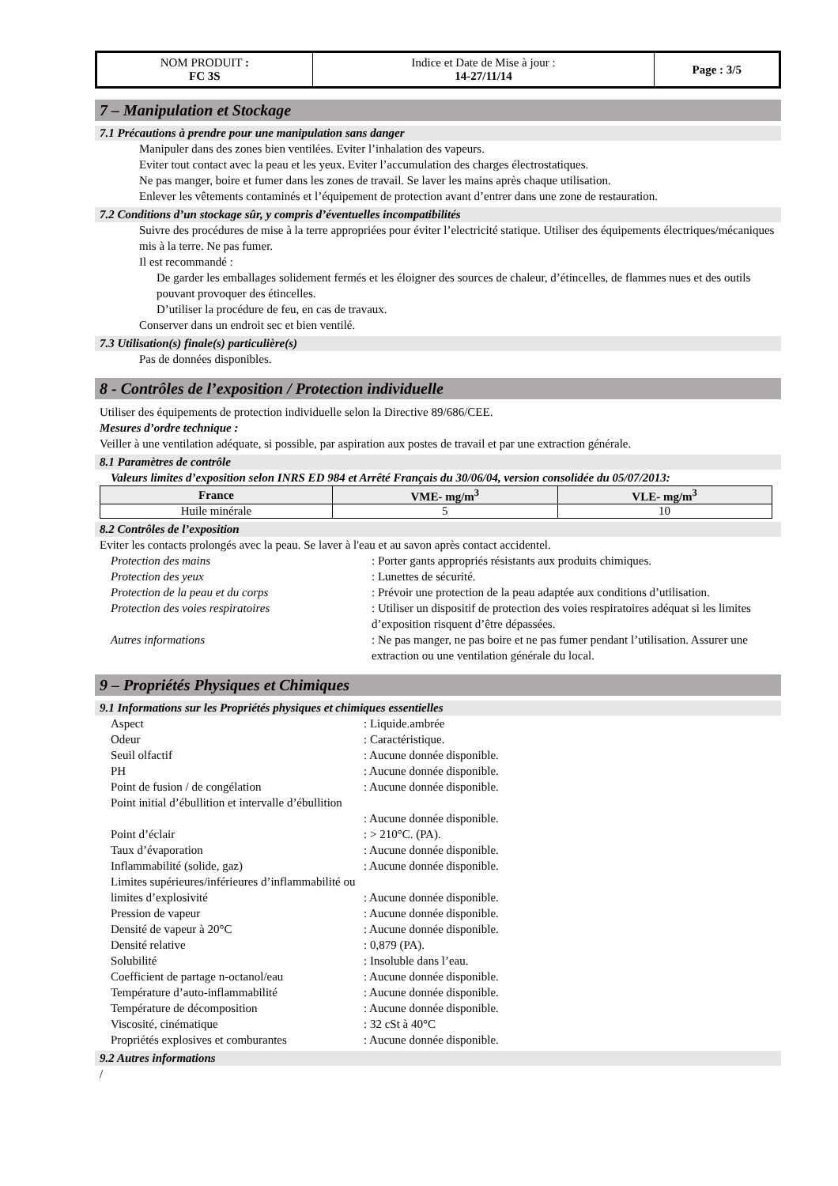| NOM PRODUIT : FC 3S | Indice et Date de Mise à jour : 14-27/11/14 | Page : 3/5 |
7 – Manipulation et Stockage
7.1 Précautions à prendre pour une manipulation sans danger
Manipuler dans des zones bien ventilées. Eviter l’inhalation des vapeurs.
Eviter tout contact avec la peau et les yeux. Eviter l’accumulation des charges électrostatiques.
Ne pas manger, boire et fumer dans les zones de travail. Se laver les mains après chaque utilisation.
Enlever les vêtements contaminés et l’équipement de protection avant d’entrer dans une zone de restauration.
7.2 Conditions d’un stockage sûr, y compris d’éventuelles incompatibilités
Suivre des procédures de mise à la terre appropriées pour éviter l’electricité statique. Utiliser des équipements électriques/mécaniques mis à la terre. Ne pas fumer.
Il est recommandé :
De garder les emballages solidement fermés et les éloigner des sources de chaleur, d’étincelles, de flammes nues et des outils pouvant provoquer des étincelles.
D’utiliser la procédure de feu, en cas de travaux.
Conserver dans un endroit sec et bien ventilé.
7.3 Utilisation(s) finale(s) particulière(s)
Pas de données disponibles.
8 - Contrôles de l’exposition / Protection individuelle
Utiliser des équipements de protection individuelle selon la Directive 89/686/CEE.
Mesures d’ordre technique :
Veiller à une ventilation adéquate, si possible, par aspiration aux postes de travail et par une extraction générale.
8.1 Paramètres de contrôle
Valeurs limites d’exposition selon INRS ED 984 et Arrêté Français du 30/06/04, version consolidée du 05/07/2013:
| France | VME- mg/m<sup>3</sup> | VLE- mg/m<sup>3</sup> |
| --- | --- | --- |
| Huile minérale | 5 | 10 |
8.2 Contrôles de l’exposition
Eviter les contacts prolongés avec la peau. Se laver à l'eau et au savon après contact accidentel.
Protection des mains: Porter gants appropriés résistants aux produits chimiques. Protection des yeux: Lunettes de sécurité. Protection de la peau et du corps: Prévoir une protection de la peau adaptée aux conditions d’utilisation. Protection des voies respiratoires: Utiliser un dispositif de protection des voies respiratoires adéquat si les limites d’exposition risquent d’être dépassées. Autres informations: Ne pas manger, ne pas boire et ne pas fumer pendant l’utilisation. Assurer une extraction ou une ventilation générale du local.
9 – Propriétés Physiques et Chimiques
9.1 Informations sur les Propriétés physiques et chimiques essentielles
Aspect: Liquide.ambrée Odeur: Caractéristique. Seuil olfactif: Aucune donnée disponible. PH: Aucune donnée disponible. Point de fusion / de congélation: Aucune donnée disponible. Point initial d’ébullition et intervalle d’ébullition
: Aucune donnée disponible. Point d’éclair: > 210°C. (PA). Taux d’évaporation: Aucune donnée disponible. Inflammabilité (solide, gaz): Aucune donnée disponible. Limites supérieures/inférieures d’inflammabilité ou limites d’explosivité
: Aucune donnée disponible. Pression de vapeur: Aucune donnée disponible. Densité de vapeur à 20°C: Aucune donnée disponible. Densité relative: 0,879 (PA). Solubilité: Insoluble dans l’eau. Coefficient de partage n-octanol/eau: Aucune donnée disponible. Température d’auto-inflammabilité: Aucune donnée disponible. Température de décomposition: Aucune donnée disponible. Viscosité, cinématique: 32 cSt à 40°C Propriétés explosives et comburantes: Aucune donnée disponible.
9.2 Autres informations
/